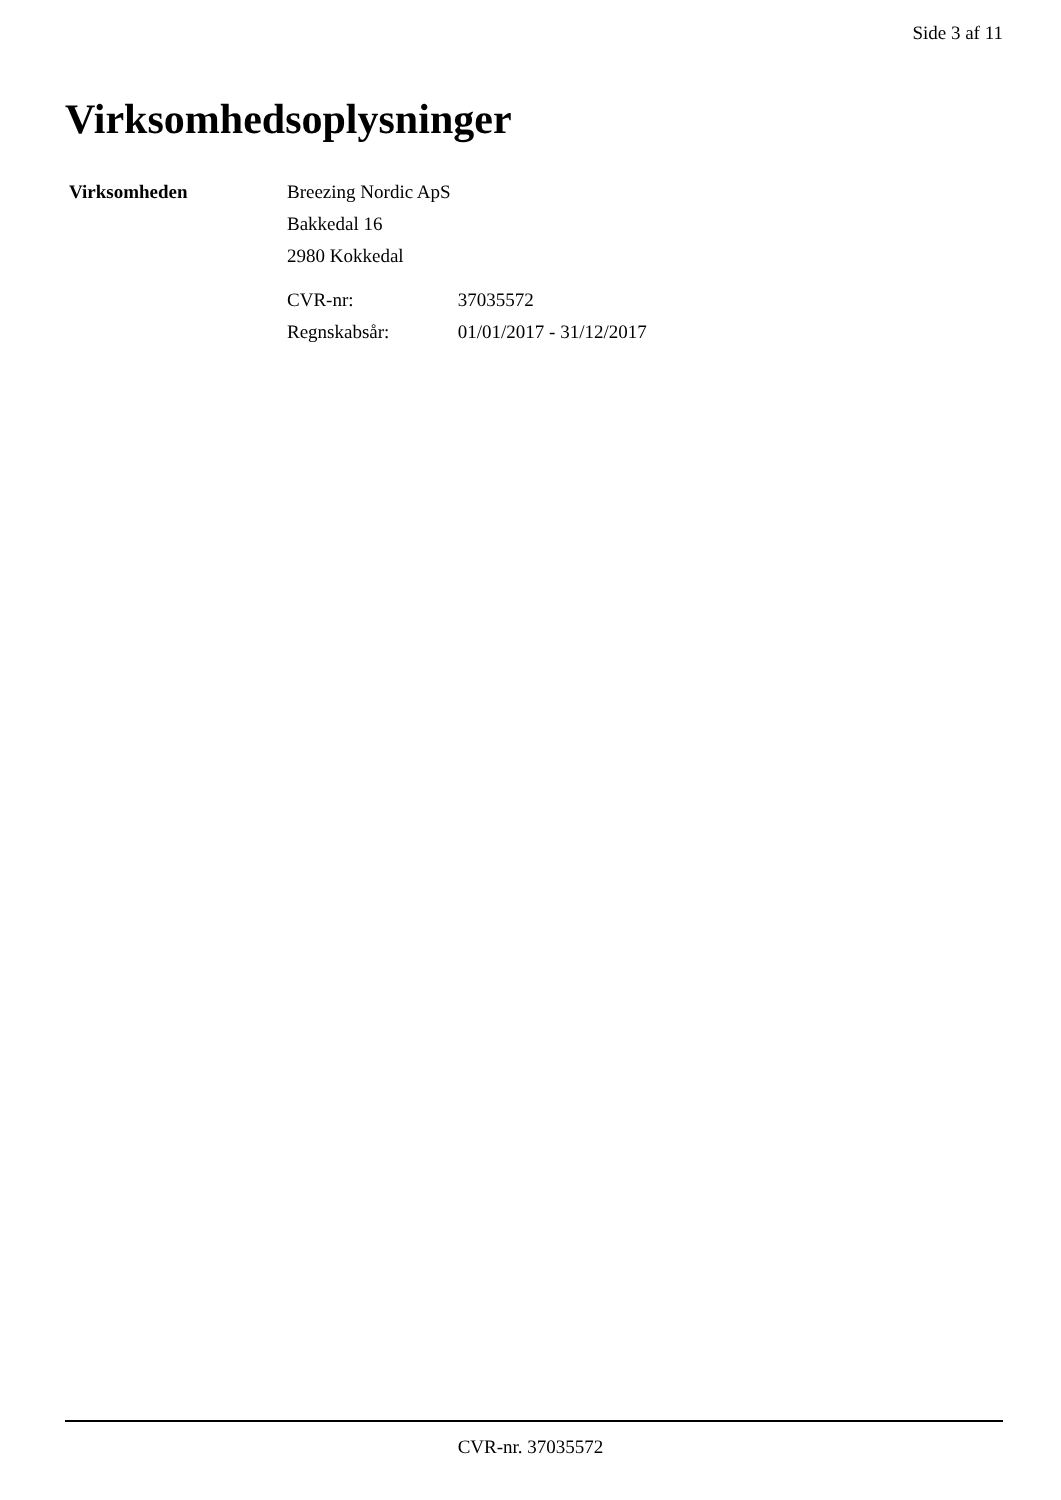Side 3 af 11
Virksomhedsoplysninger
Virksomheden Breezing Nordic ApS
Bakkedal 16
2980 Kokkedal
CVR-nr: 37035572
Regnskabsår: 01/01/2017 - 31/12/2017
CVR-nr. 37035572